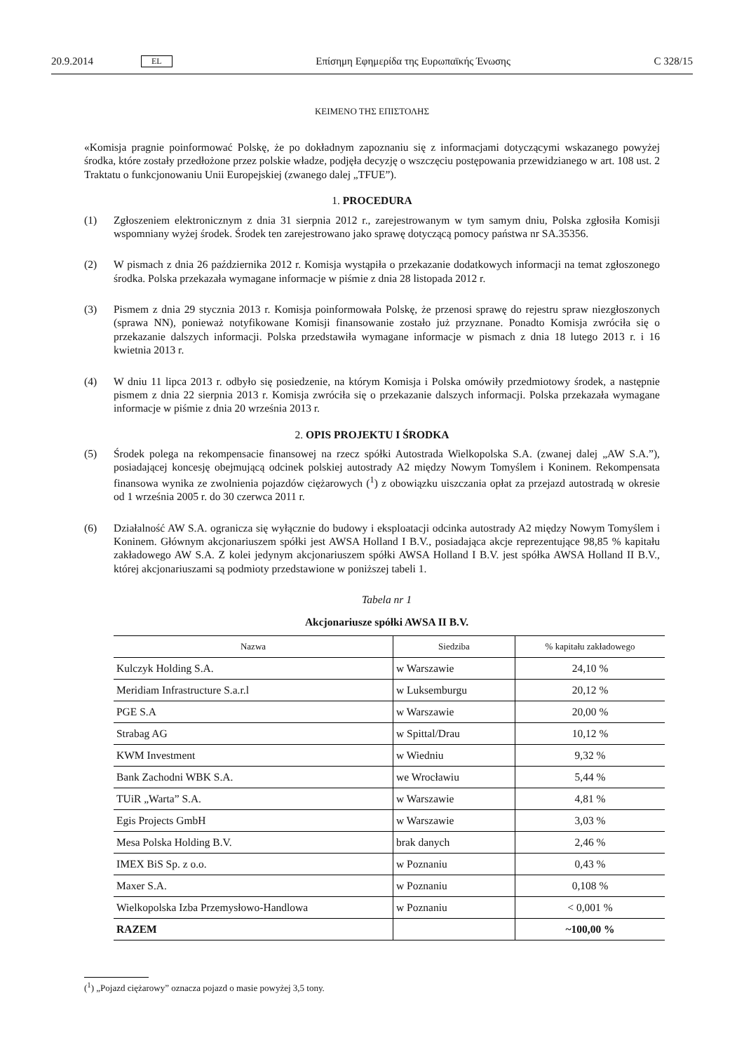20.9.2014 EL Επίσημη Εφημερίδα της Ευρωπαϊκής Ένωσης C 328/15
ΚΕΙΜΕΝΟ ΤΗΣ ΕΠΙΣΤΟΛΗΣ
«Komisja pragnie poinformować Polskę, że po dokładnym zapoznaniu się z informacjami dotyczącymi wskazanego powyżej środka, które zostały przedłożone przez polskie władze, podjęła decyzję o wszczęciu postępowania przewidzianego w art. 108 ust. 2 Traktatu o funkcjonowaniu Unii Europejskiej (zwanego dalej „TFUE”).
1. PROCEDURA
(1) Zgłoszeniem elektronicznym z dnia 31 sierpnia 2012 r., zarejestrowanym w tym samym dniu, Polska zgłosiła Komisji wspomniany wyżej środek. Środek ten zarejestrowano jako sprawę dotyczącą pomocy państwa nr SA.35356.
(2) W pismach z dnia 26 października 2012 r. Komisja wystąpiła o przekazanie dodatkowych informacji na temat zgłoszonego środka. Polska przekazała wymagane informacje w piśmie z dnia 28 listopada 2012 r.
(3) Pismem z dnia 29 stycznia 2013 r. Komisja poinformowała Polskę, że przenosi sprawę do rejestru spraw niezgłoszonych (sprawa NN), ponieważ notyfikowane Komisji finansowanie zostało już przyznane. Ponadto Komisja zwróciła się o przekazanie dalszych informacji. Polska przedstawiła wymagane informacje w pismach z dnia 18 lutego 2013 r. i 16 kwietnia 2013 r.
(4) W dniu 11 lipca 2013 r. odbyło się posiedzenie, na którym Komisja i Polska omówiły przedmiotowy środek, a następnie pismem z dnia 22 sierpnia 2013 r. Komisja zwróciła się o przekazanie dalszych informacji. Polska przekazała wymagane informacje w piśmie z dnia 20 września 2013 r.
2. OPIS PROJEKTU I ŚRODKA
(5) Środek polega na rekompensacie finansowej na rzecz spółki Autostrada Wielkopolska S.A. (zwanej dalej „AW S.A.”), posiadającej koncesję obejmującą odcinek polskiej autostrady A2 między Nowym Tomyślem i Koninem. Rekompensata finansowa wynika ze zwolnienia pojazdów ciężarowych (<sup>1</sup>) z obowiązku uiszczania opłat za przejazd autostradą w okresie od 1 września 2005 r. do 30 czerwca 2011 r.
(6) Działalność AW S.A. ogranicza się wyłącznie do budowy i eksploatacji odcinka autostrady A2 między Nowym Tomyślem i Koninem. Głównym akcjonariuszem spółki jest AWSA Holland I B.V., posiadająca akcje reprezentujące 98,85 % kapitału zakładowego AW S.A. Z kolei jedynym akcjonariuszem spółki AWSA Holland I B.V. jest spółka AWSA Holland II B.V., której akcjonariuszami są podmioty przedstawione w poniższej tabeli 1.
Tabela nr 1
Akcjonariusze spółki AWSA II B.V.
| Nazwa | Siedziba | % kapitału zakładowego |
| --- | --- | --- |
| Kulczyk Holding S.A. | w Warszawie | 24,10 % |
| Meridiam Infrastructure S.a.r.l | w Luksemburgu | 20,12 % |
| PGE S.A | w Warszawie | 20,00 % |
| Strabag AG | w Spittal/Drau | 10,12 % |
| KWM Investment | w Wiedniu | 9,32 % |
| Bank Zachodni WBK S.A. | we Wrocławiu | 5,44 % |
| TUiR „Warta” S.A. | w Warszawie | 4,81 % |
| Egis Projects GmbH | w Warszawie | 3,03 % |
| Mesa Polska Holding B.V. | brak danych | 2,46 % |
| IMEX BiS Sp. z o.o. | w Poznaniu | 0,43 % |
| Maxer S.A. | w Poznaniu | 0,108 % |
| Wielkopolska Izba Przemysłowo-Handlowa | w Poznaniu | < 0,001 % |
| RAZEM | | ~100,00 % |
(<sup>1</sup>) „Pojazd ciężarowy” oznacza pojazd o masie powyżej 3,5 tony.